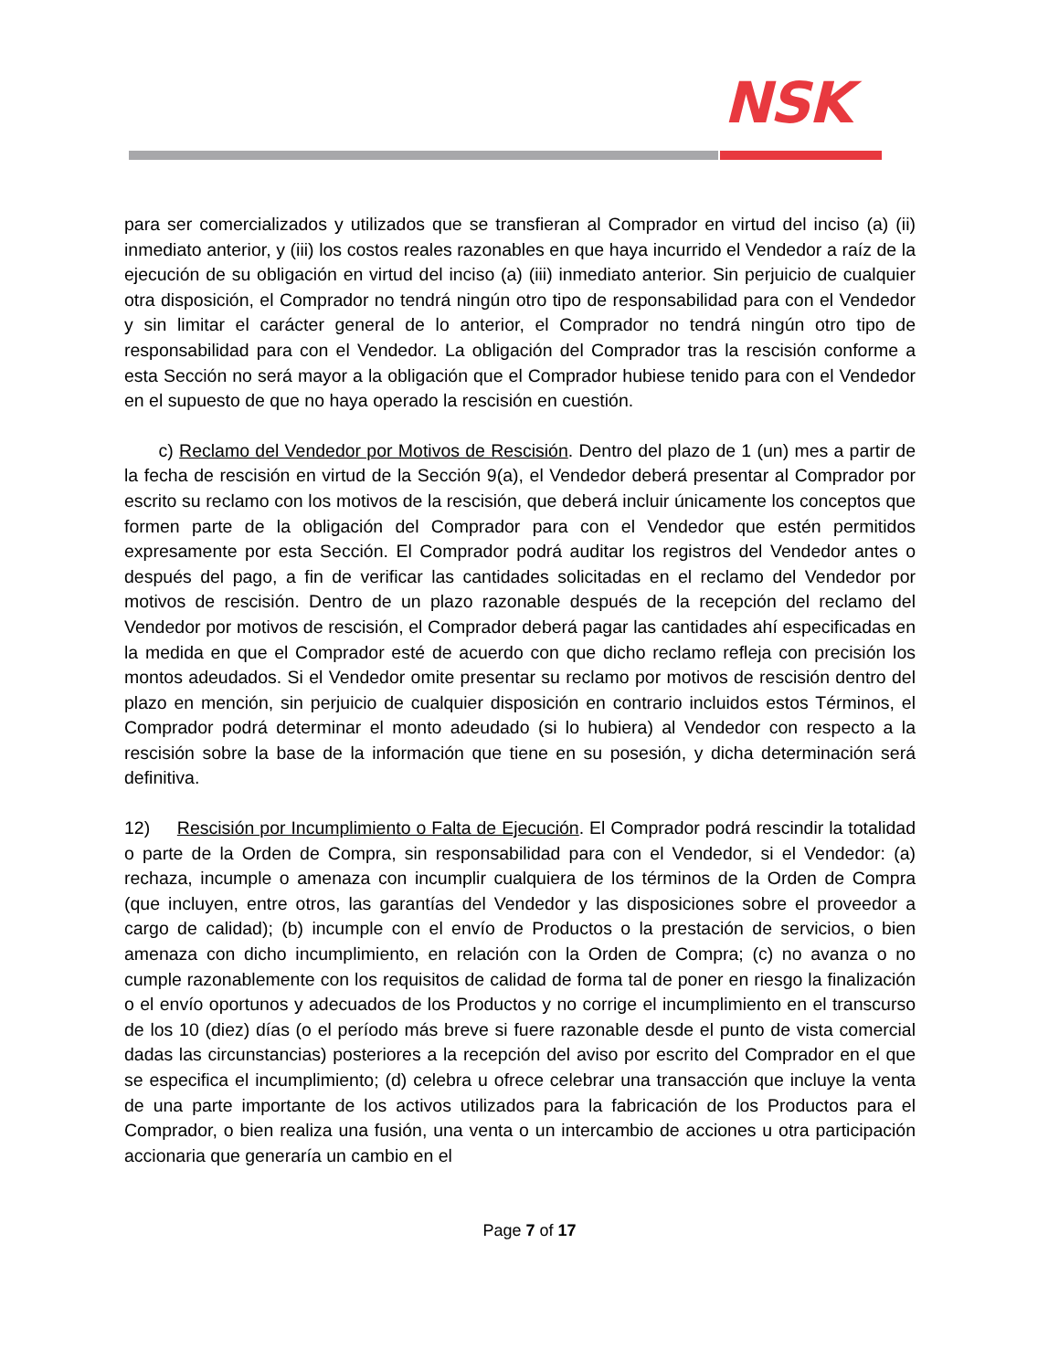NSK
para ser comercializados y utilizados que se transfieran al Comprador en virtud del inciso (a) (ii) inmediato anterior, y (iii) los costos reales razonables en que haya incurrido el Vendedor a raíz de la ejecución de su obligación en virtud del inciso (a) (iii) inmediato anterior. Sin perjuicio de cualquier otra disposición, el Comprador no tendrá ningún otro tipo de responsabilidad para con el Vendedor y sin limitar el carácter general de lo anterior, el Comprador no tendrá ningún otro tipo de responsabilidad para con el Vendedor. La obligación del Comprador tras la rescisión conforme a esta Sección no será mayor a la obligación que el Comprador hubiese tenido para con el Vendedor en el supuesto de que no haya operado la rescisión en cuestión.
c) Reclamo del Vendedor por Motivos de Rescisión. Dentro del plazo de 1 (un) mes a partir de la fecha de rescisión en virtud de la Sección 9(a), el Vendedor deberá presentar al Comprador por escrito su reclamo con los motivos de la rescisión, que deberá incluir únicamente los conceptos que formen parte de la obligación del Comprador para con el Vendedor que estén permitidos expresamente por esta Sección. El Comprador podrá auditar los registros del Vendedor antes o después del pago, a fin de verificar las cantidades solicitadas en el reclamo del Vendedor por motivos de rescisión. Dentro de un plazo razonable después de la recepción del reclamo del Vendedor por motivos de rescisión, el Comprador deberá pagar las cantidades ahí especificadas en la medida en que el Comprador esté de acuerdo con que dicho reclamo refleja con precisión los montos adeudados. Si el Vendedor omite presentar su reclamo por motivos de rescisión dentro del plazo en mención, sin perjuicio de cualquier disposición en contrario incluidos estos Términos, el Comprador podrá determinar el monto adeudado (si lo hubiera) al Vendedor con respecto a la rescisión sobre la base de la información que tiene en su posesión, y dicha determinación será definitiva.
12) Rescisión por Incumplimiento o Falta de Ejecución. El Comprador podrá rescindir la totalidad o parte de la Orden de Compra, sin responsabilidad para con el Vendedor, si el Vendedor: (a) rechaza, incumple o amenaza con incumplir cualquiera de los términos de la Orden de Compra (que incluyen, entre otros, las garantías del Vendedor y las disposiciones sobre el proveedor a cargo de calidad); (b) incumple con el envío de Productos o la prestación de servicios, o bien amenaza con dicho incumplimiento, en relación con la Orden de Compra; (c) no avanza o no cumple razonablemente con los requisitos de calidad de forma tal de poner en riesgo la finalización o el envío oportunos y adecuados de los Productos y no corrige el incumplimiento en el transcurso de los 10 (diez) días (o el período más breve si fuere razonable desde el punto de vista comercial dadas las circunstancias) posteriores a la recepción del aviso por escrito del Comprador en el que se especifica el incumplimiento; (d) celebra u ofrece celebrar una transacción que incluye la venta de una parte importante de los activos utilizados para la fabricación de los Productos para el Comprador, o bien realiza una fusión, una venta o un intercambio de acciones u otra participación accionaria que generaría un cambio en el
Page 7 of 17